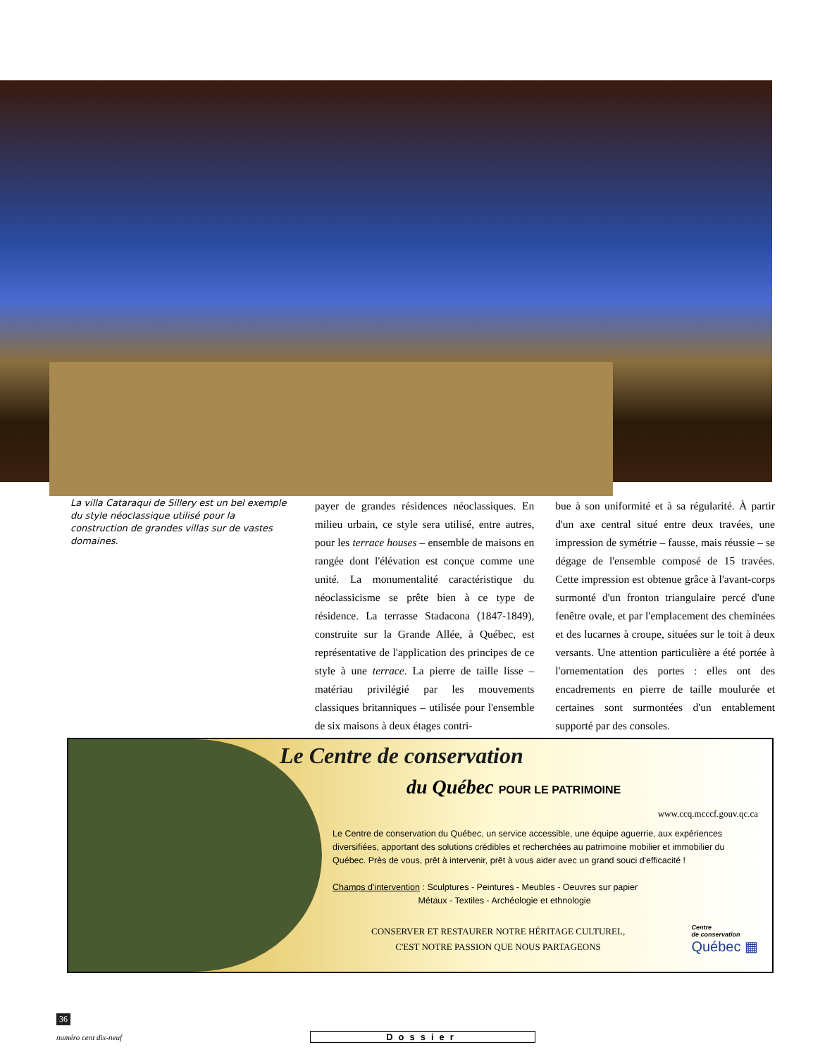La villa Cataraqui de Sillery est un bel exemple du style néoclassique utilisé pour la construction de grandes villas sur de vastes domaines.
payer de grandes résidences néoclassiques. En milieu urbain, ce style sera utilisé, entre autres, pour les terrace houses – ensemble de maisons en rangée dont l'élévation est conçue comme une unité. La monumentalité caractéristique du néoclassicisme se prête bien à ce type de résidence. La terrasse Stadacona (1847-1849), construite sur la Grande Allée, à Québec, est représentative de l'application des principes de ce style à une terrace. La pierre de taille lisse – matériau privilégié par les mouvements classiques britanniques – utilisée pour l'ensemble de six maisons à deux étages contri-
bue à son uniformité et à sa régularité. À partir d'un axe central situé entre deux travées, une impression de symétrie – fausse, mais réussie – se dégage de l'ensemble composé de 15 travées. Cette impression est obtenue grâce à l'avant-corps surmonté d'un fronton triangulaire percé d'une fenêtre ovale, et par l'emplacement des cheminées et des lucarnes à croupe, situées sur le toit à deux versants. Une attention particulière a été portée à l'ornementation des portes : elles ont des encadrements en pierre de taille moulurée et certaines sont surmontées d'un entablement supporté par des consoles.
Le Centre de conservation
du Québec POUR LE PATRIMOINE
www.ccq.mcccf.gouv.qc.ca
Le Centre de conservation du Québec, un service accessible, une équipe aguerrie, aux expériences diversifiées, apportant des solutions crédibles et recherchées au patrimoine mobilier et immobilier du Québec. Près de vous, prêt à intervenir, prêt à vous aider avec un grand souci d'efficacité !
Champs d'intervention : Sculptures - Peintures - Meubles - Oeuvres sur papier
Métaux - Textiles - Archéologie et ethnologie
CONSERVER ET RESTAURER NOTRE HÉRITAGE CULTUREL,
C'EST NOTRE PASSION QUE NOUS PARTAGEONS
Centre
de conservation
Québec ▦
36
numéro cent dix-neuf Dossier